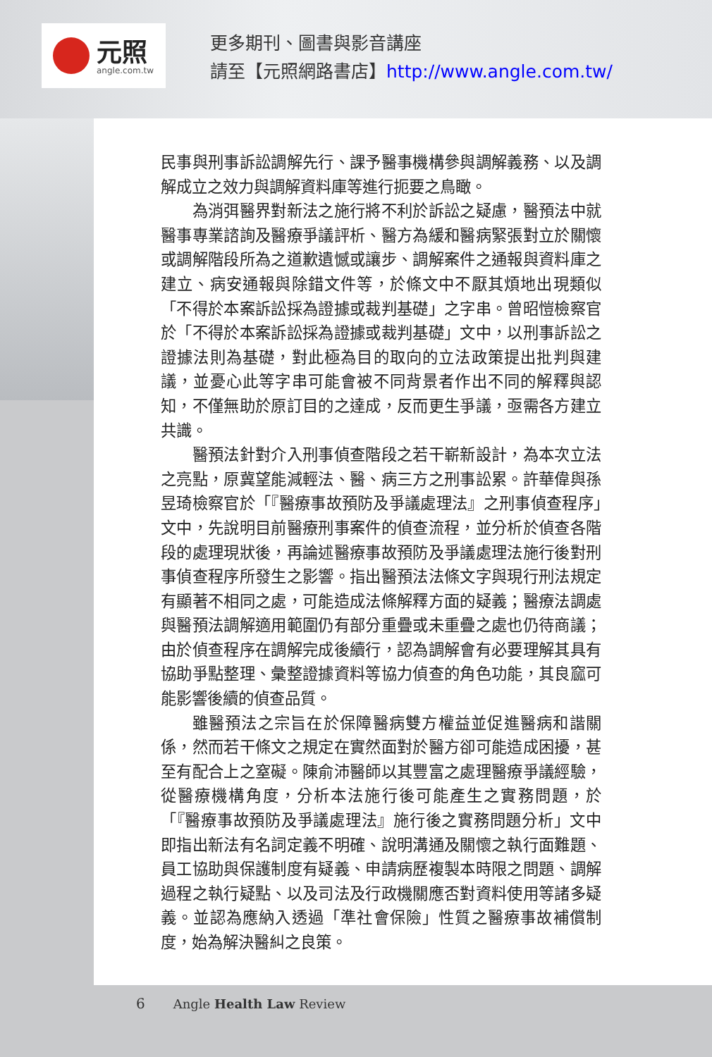元照
angle.com.tw
更多期刊、圖書與影音講座
請至【元照網路書店】http://www.angle.com.tw/
民事與刑事訴訟調解先行、課予醫事機構參與調解義務、以及調解成立之效力與調解資料庫等進行扼要之鳥瞰。
為消弭醫界對新法之施行將不利於訴訟之疑慮，醫預法中就醫事專業諮詢及醫療爭議評析、醫方為緩和醫病緊張對立於關懷或調解階段所為之道歉遺憾或讓步、調解案件之通報與資料庫之建立、病安通報與除錯文件等，於條文中不厭其煩地出現類似「不得於本案訴訟採為證據或裁判基礎」之字串。曾昭愷檢察官於「不得於本案訴訟採為證據或裁判基礎」文中，以刑事訴訟之證據法則為基礎，對此極為目的取向的立法政策提出批判與建議，並憂心此等字串可能會被不同背景者作出不同的解釋與認知，不僅無助於原訂目的之達成，反而更生爭議，亟需各方建立共識。
醫預法針對介入刑事偵查階段之若干嶄新設計，為本次立法之亮點，原冀望能減輕法、醫、病三方之刑事訟累。許華偉與孫昱琦檢察官於「『醫療事故預防及爭議處理法』之刑事偵查程序」文中，先說明目前醫療刑事案件的偵查流程，並分析於偵查各階段的處理現狀後，再論述醫療事故預防及爭議處理法施行後對刑事偵查程序所發生之影響。指出醫預法法條文字與現行刑法規定有顯著不相同之處，可能造成法條解釋方面的疑義；醫療法調處與醫預法調解適用範圍仍有部分重疊或未重疊之處也仍待商議；由於偵查程序在調解完成後續行，認為調解會有必要理解其具有協助爭點整理、彙整證據資料等協力偵查的角色功能，其良窳可能影響後續的偵查品質。
雖醫預法之宗旨在於保障醫病雙方權益並促進醫病和諧關係，然而若干條文之規定在實然面對於醫方卻可能造成困擾，甚至有配合上之窒礙。陳俞沛醫師以其豐富之處理醫療爭議經驗，從醫療機構角度，分析本法施行後可能產生之實務問題，於「『醫療事故預防及爭議處理法』施行後之實務問題分析」文中即指出新法有名詞定義不明確、說明溝通及關懷之執行面難題、員工協助與保護制度有疑義、申請病歷複製本時限之問題、調解過程之執行疑點、以及司法及行政機關應否對資料使用等諸多疑義。並認為應納入透過「準社會保險」性質之醫療事故補償制度，始為解決醫糾之良策。
6 Angle Health Law Review